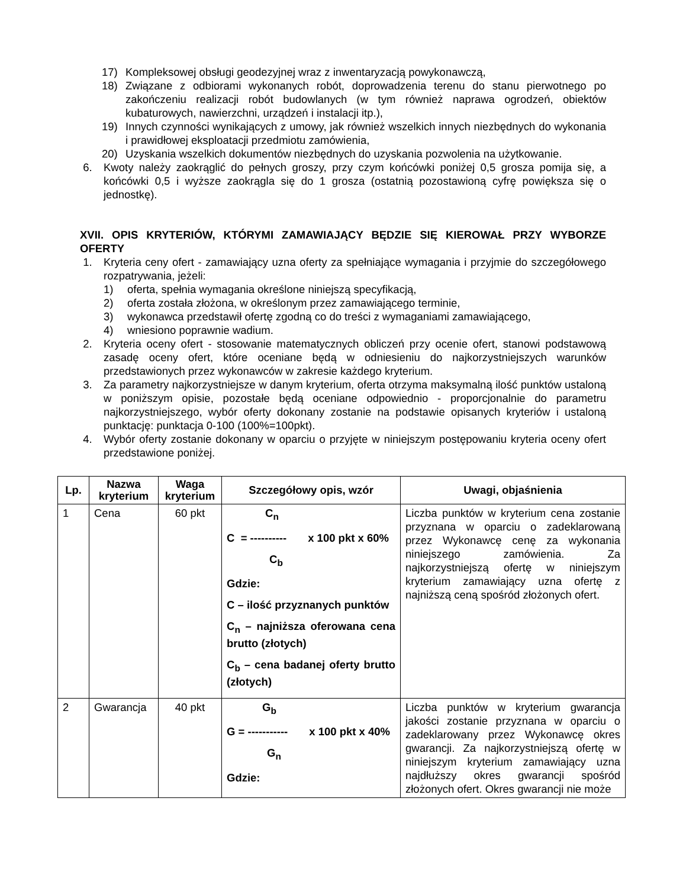17) Kompleksowej obsługi geodezyjnej wraz z inwentaryzacją powykonawczą,
18) Związane z odbiorami wykonanych robót, doprowadzenia terenu do stanu pierwotnego po zakończeniu realizacji robót budowlanych (w tym również naprawa ogrodzeń, obiektów kubaturowych, nawierzchni, urządzeń i instalacji itp.),
19) Innych czynności wynikających z umowy, jak również wszelkich innych niezbędnych do wykonania i prawidłowej eksploatacji przedmiotu zamówienia,
20) Uzyskania wszelkich dokumentów niezbędnych do uzyskania pozwolenia na użytkowanie.
6. Kwoty należy zaokrąglić do pełnych groszy, przy czym końcówki poniżej 0,5 grosza pomija się, a końcówki 0,5 i wyższe zaokrągla się do 1 grosza (ostatnią pozostawioną cyfrę powiększa się o jednostkę).
XVII. OPIS KRYTERIÓW, KTÓRYMI ZAMAWIAJĄCY BĘDZIE SIĘ KIEROWAŁ PRZY WYBORZE OFERTY
1. Kryteria ceny ofert - zamawiający uzna oferty za spełniające wymagania i przyjmie do szczegółowego rozpatrywania, jeżeli:
1) oferta, spełnia wymagania określone niniejszą specyfikacją,
2) oferta została złożona, w określonym przez zamawiającego terminie,
3) wykonawca przedstawił ofertę zgodną co do treści z wymaganiami zamawiającego,
4) wniesiono poprawnie wadium.
2. Kryteria oceny ofert - stosowanie matematycznych obliczeń przy ocenie ofert, stanowi podstawową zasadę oceny ofert, które oceniane będą w odniesieniu do najkorzystniejszych warunków przedstawionych przez wykonawców w zakresie każdego kryterium.
3. Za parametry najkorzystniejsze w danym kryterium, oferta otrzyma maksymalną ilość punktów ustaloną w poniższym opisie, pozostałe będą oceniane odpowiednio - proporcjonalnie do parametru najkorzystniejszego, wybór oferty dokonany zostanie na podstawie opisanych kryteriów i ustaloną punktację: punktacja 0-100 (100%=100pkt).
4. Wybór oferty zostanie dokonany w oparciu o przyjęte w niniejszym postępowaniu kryteria oceny ofert przedstawione poniżej.
| Lp. | Nazwa kryterium | Waga kryterium | Szczegółowy opis, wzór | Uwagi, objaśnienia |
| --- | --- | --- | --- | --- |
| 1 | Cena | 60 pkt | C<sub>n</sub> C = ---------- x 100 pkt x 60% C<sub>b</sub> Gdzie: C – ilość przyznanych punktów C<sub>n</sub> – najniższa oferowana cena brutto (złotych) C<sub>b</sub> – cena badanej oferty brutto (złotych) | Liczba punktów w kryterium cena zostanie przyznana w oparciu o zadeklarowaną przez Wykonawcę cenę za wykonania niniejszego zamówienia. Za najkorzystniejszą ofertę w niniejszym kryterium zamawiający uzna ofertę z najniższą ceną spośród złożonych ofert. |
| 2 | Gwarancja | 40 pkt | G<sub>b</sub> G = ----------- x 100 pkt x 40% G<sub>n</sub> Gdzie: | Liczba punktów w kryterium gwarancja jakości zostanie przyznana w oparciu o zadeklarowany przez Wykonawcę okres gwarancji. Za najkorzystniejszą ofertę w niniejszym kryterium zamawiający uzna najdłuższy okres gwarancji spośród złożonych ofert. Okres gwarancji nie może |